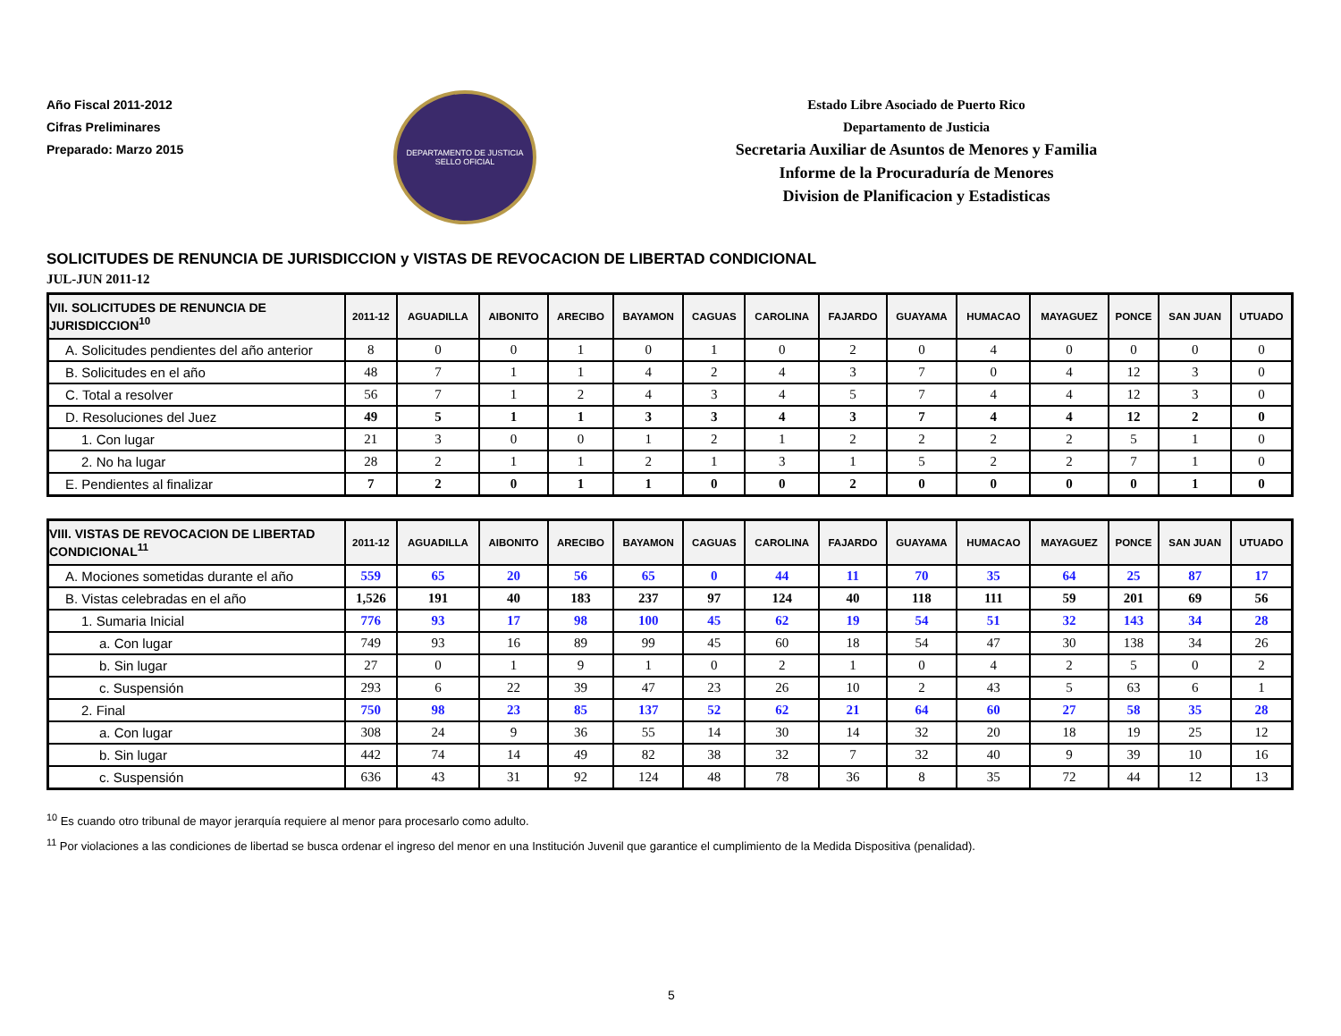Año Fiscal 2011-2012
Cifras Preliminares
Preparado: Marzo 2015
DEPARTAMENTO DE JUSTICIA
SELLO OFICIAL
Estado Libre Asociado de Puerto Rico
Departamento de Justicia
Secretaria Auxiliar de Asuntos de Menores y Familia
Informe de la Procuraduría de Menores
Division de Planificacion y Estadisticas
SOLICITUDES DE RENUNCIA DE JURISDICCION y VISTAS DE REVOCACION DE LIBERTAD CONDICIONAL
JUL-JUN 2011-12
| VII. SOLICITUDES DE RENUNCIA DE JURISDICCION<sup>10</sup> | 2011-12 | AGUADILLA | AIBONITO | ARECIBO | BAYAMON | CAGUAS | CAROLINA | FAJARDO | GUAYAMA | HUMACAO | MAYAGUEZ | PONCE | SAN JUAN | UTUADO |
| --- | --- | --- | --- | --- | --- | --- | --- | --- | --- | --- | --- | --- | --- | --- |
| A. Solicitudes pendientes del año anterior | 8 | 0 | 0 | 1 | 0 | 1 | 0 | 2 | 0 | 4 | 0 | 0 | 0 | 0 |
| B. Solicitudes en el año | 48 | 7 | 1 | 1 | 4 | 2 | 4 | 3 | 7 | 0 | 4 | 12 | 3 | 0 |
| C. Total a resolver | 56 | 7 | 1 | 2 | 4 | 3 | 4 | 5 | 7 | 4 | 4 | 12 | 3 | 0 |
| D. Resoluciones del Juez | 49 | 5 | 1 | 1 | 3 | 3 | 4 | 3 | 7 | 4 | 4 | 12 | 2 | 0 |
| 1. Con lugar | 21 | 3 | 0 | 0 | 1 | 2 | 1 | 2 | 2 | 2 | 2 | 5 | 1 | 0 |
| 2. No ha lugar | 28 | 2 | 1 | 1 | 2 | 1 | 3 | 1 | 5 | 2 | 2 | 7 | 1 | 0 |
| E. Pendientes al finalizar | 7 | 2 | 0 | 1 | 1 | 0 | 0 | 2 | 0 | 0 | 0 | 0 | 1 | 0 |
| VIII. VISTAS DE REVOCACION DE LIBERTAD CONDICIONAL<sup>11</sup> | 2011-12 | AGUADILLA | AIBONITO | ARECIBO | BAYAMON | CAGUAS | CAROLINA | FAJARDO | GUAYAMA | HUMACAO | MAYAGUEZ | PONCE | SAN JUAN | UTUADO |
| --- | --- | --- | --- | --- | --- | --- | --- | --- | --- | --- | --- | --- | --- | --- |
| A. Mociones sometidas durante el año | 559 | 65 | 20 | 56 | 65 | 0 | 44 | 11 | 70 | 35 | 64 | 25 | 87 | 17 |
| B. Vistas celebradas en el año | 1,526 | 191 | 40 | 183 | 237 | 97 | 124 | 40 | 118 | 111 | 59 | 201 | 69 | 56 |
| 1. Sumaria Inicial | 776 | 93 | 17 | 98 | 100 | 45 | 62 | 19 | 54 | 51 | 32 | 143 | 34 | 28 |
| a. Con lugar | 749 | 93 | 16 | 89 | 99 | 45 | 60 | 18 | 54 | 47 | 30 | 138 | 34 | 26 |
| b. Sin lugar | 27 | 0 | 1 | 9 | 1 | 0 | 2 | 1 | 0 | 4 | 2 | 5 | 0 | 2 |
| c. Suspensión | 293 | 6 | 22 | 39 | 47 | 23 | 26 | 10 | 2 | 43 | 5 | 63 | 6 | 1 |
| 2. Final | 750 | 98 | 23 | 85 | 137 | 52 | 62 | 21 | 64 | 60 | 27 | 58 | 35 | 28 |
| a. Con lugar | 308 | 24 | 9 | 36 | 55 | 14 | 30 | 14 | 32 | 20 | 18 | 19 | 25 | 12 |
| b. Sin lugar | 442 | 74 | 14 | 49 | 82 | 38 | 32 | 7 | 32 | 40 | 9 | 39 | 10 | 16 |
| c. Suspensión | 636 | 43 | 31 | 92 | 124 | 48 | 78 | 36 | 8 | 35 | 72 | 44 | 12 | 13 |
<sup>10</sup> Es cuando otro tribunal de mayor jerarquía requiere al menor para procesarlo como adulto.
<sup>11</sup> Por violaciones a las condiciones de libertad se busca ordenar el ingreso del menor en una Institución Juvenil que garantice el cumplimiento de la Medida Dispositiva (penalidad).
5